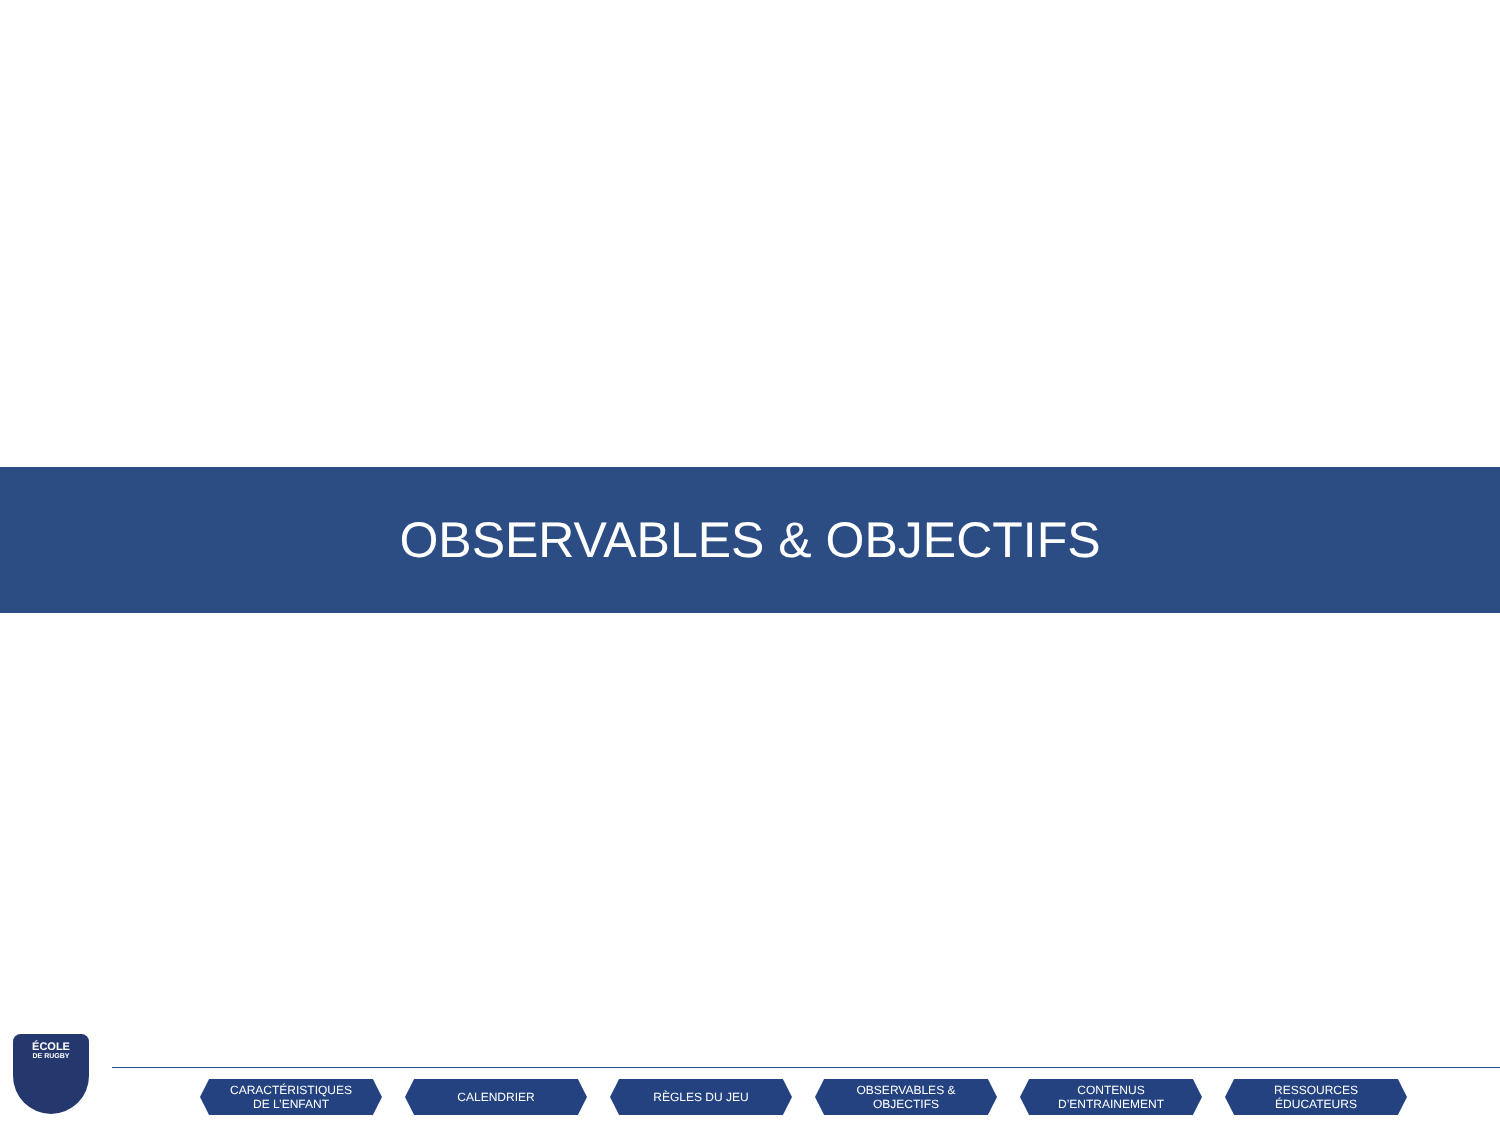OBSERVABLES & OBJECTIFS
ÉCOLE
DE RUGBY
CARACTÉRISTIQUES
DE L’ENFANT
CALENDRIER RÈGLES DU JEU OBSERVABLES &
OBJECTIFS
CONTENUS
D’ENTRAINEMENT
RESSOURCES
ÉDUCATEURS